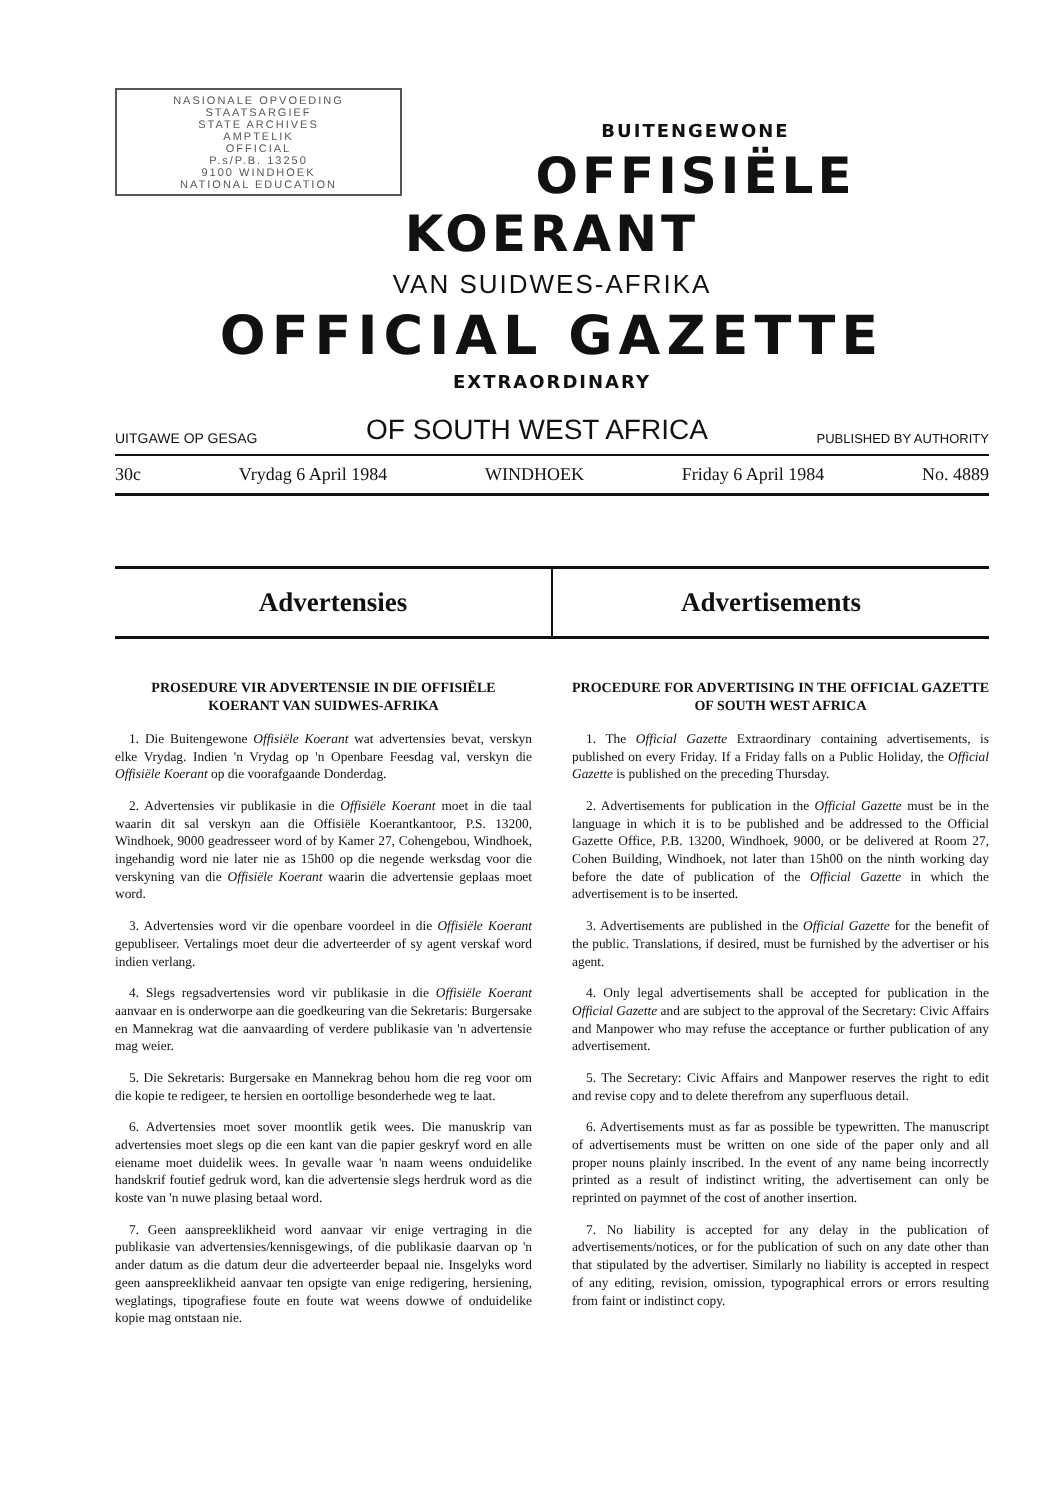NASIONALE OPVOEDING
STAATSARGIEF
STATE ARCHIVES
AMPTELIK
OFFICIAL
P.s/P.B. 13250
9100 WINDHOEK
NATIONAL EDUCATION
BUITENGEWONE
OFFISIËLE KOERANT
VAN SUIDWES-AFRIKA
OFFICIAL GAZETTE
EXTRAORDINARY
UITGAWE OP GESAG OF SOUTH WEST AFRICA PUBLISHED BY AUTHORITY
30c Vrydag 6 April 1984 WINDHOEK Friday 6 April 1984 No. 4889
Advertensies Advertisements
PROSEDURE VIR ADVERTENSIE IN DIE OFFISIËLE KOERANT VAN SUIDWES-AFRIKA
1. Die Buitengewone Offisiële Koerant wat advertensies bevat, verskyn elke Vrydag. Indien 'n Vrydag op 'n Openbare Feesdag val, verskyn die Offisiële Koerant op die voorafgaande Donderdag.
2. Advertensies vir publikasie in die Offisiële Koerant moet in die taal waarin dit sal verskyn aan die Offisiële Koerantkantoor, P.S. 13200, Windhoek, 9000 geadresseer word of by Kamer 27, Cohengebou, Windhoek, ingehandig word nie later nie as 15h00 op die negende werksdag voor die verskyning van die Offisiële Koerant waarin die advertensie geplaas moet word.
3. Advertensies word vir die openbare voordeel in die Offisiële Koerant gepubliseer. Vertalings moet deur die adverteerder of sy agent verskaf word indien verlang.
4. Slegs regsadvertensies word vir publikasie in die Offisiële Koerant aanvaar en is onderworpe aan die goedkeuring van die Sekretaris: Burgersake en Mannekrag wat die aanvaarding of verdere publikasie van 'n advertensie mag weier.
5. Die Sekretaris: Burgersake en Mannekrag behou hom die reg voor om die kopie te redigeer, te hersien en oortollige besonderhede weg te laat.
6. Advertensies moet sover moontlik getik wees. Die manuskrip van advertensies moet slegs op die een kant van die papier geskryf word en alle eiename moet duidelik wees. In gevalle waar 'n naam weens onduidelike handskrif foutief gedruk word, kan die advertensie slegs herdruk word as die koste van 'n nuwe plasing betaal word.
7. Geen aanspreeklikheid word aanvaar vir enige vertraging in die publikasie van advertensies/kennisgewings, of die publikasie daarvan op 'n ander datum as die datum deur die adverteerder bepaal nie. Insgelyks word geen aanspreeklikheid aanvaar ten opsigte van enige redigering, hersiening, weglatings, tipografiese foute en foute wat weens dowwe of onduidelike kopie mag ontstaan nie.
PROCEDURE FOR ADVERTISING IN THE OFFICIAL GAZETTE OF SOUTH WEST AFRICA
1. The Official Gazette Extraordinary containing advertisements, is published on every Friday. If a Friday falls on a Public Holiday, the Official Gazette is published on the preceding Thursday.
2. Advertisements for publication in the Official Gazette must be in the language in which it is to be published and be addressed to the Official Gazette Office, P.B. 13200, Windhoek, 9000, or be delivered at Room 27, Cohen Building, Windhoek, not later than 15h00 on the ninth working day before the date of publication of the Official Gazette in which the advertisement is to be inserted.
3. Advertisements are published in the Official Gazette for the benefit of the public. Translations, if desired, must be furnished by the advertiser or his agent.
4. Only legal advertisements shall be accepted for publication in the Official Gazette and are subject to the approval of the Secretary: Civic Affairs and Manpower who may refuse the acceptance or further publication of any advertisement.
5. The Secretary: Civic Affairs and Manpower reserves the right to edit and revise copy and to delete therefrom any superfluous detail.
6. Advertisements must as far as possible be typewritten. The manuscript of advertisements must be written on one side of the paper only and all proper nouns plainly inscribed. In the event of any name being incorrectly printed as a result of indistinct writing, the advertisement can only be reprinted on paymnet of the cost of another insertion.
7. No liability is accepted for any delay in the publication of advertisements/notices, or for the publication of such on any date other than that stipulated by the advertiser. Similarly no liability is accepted in respect of any editing, revision, omission, typographical errors or errors resulting from faint or indistinct copy.